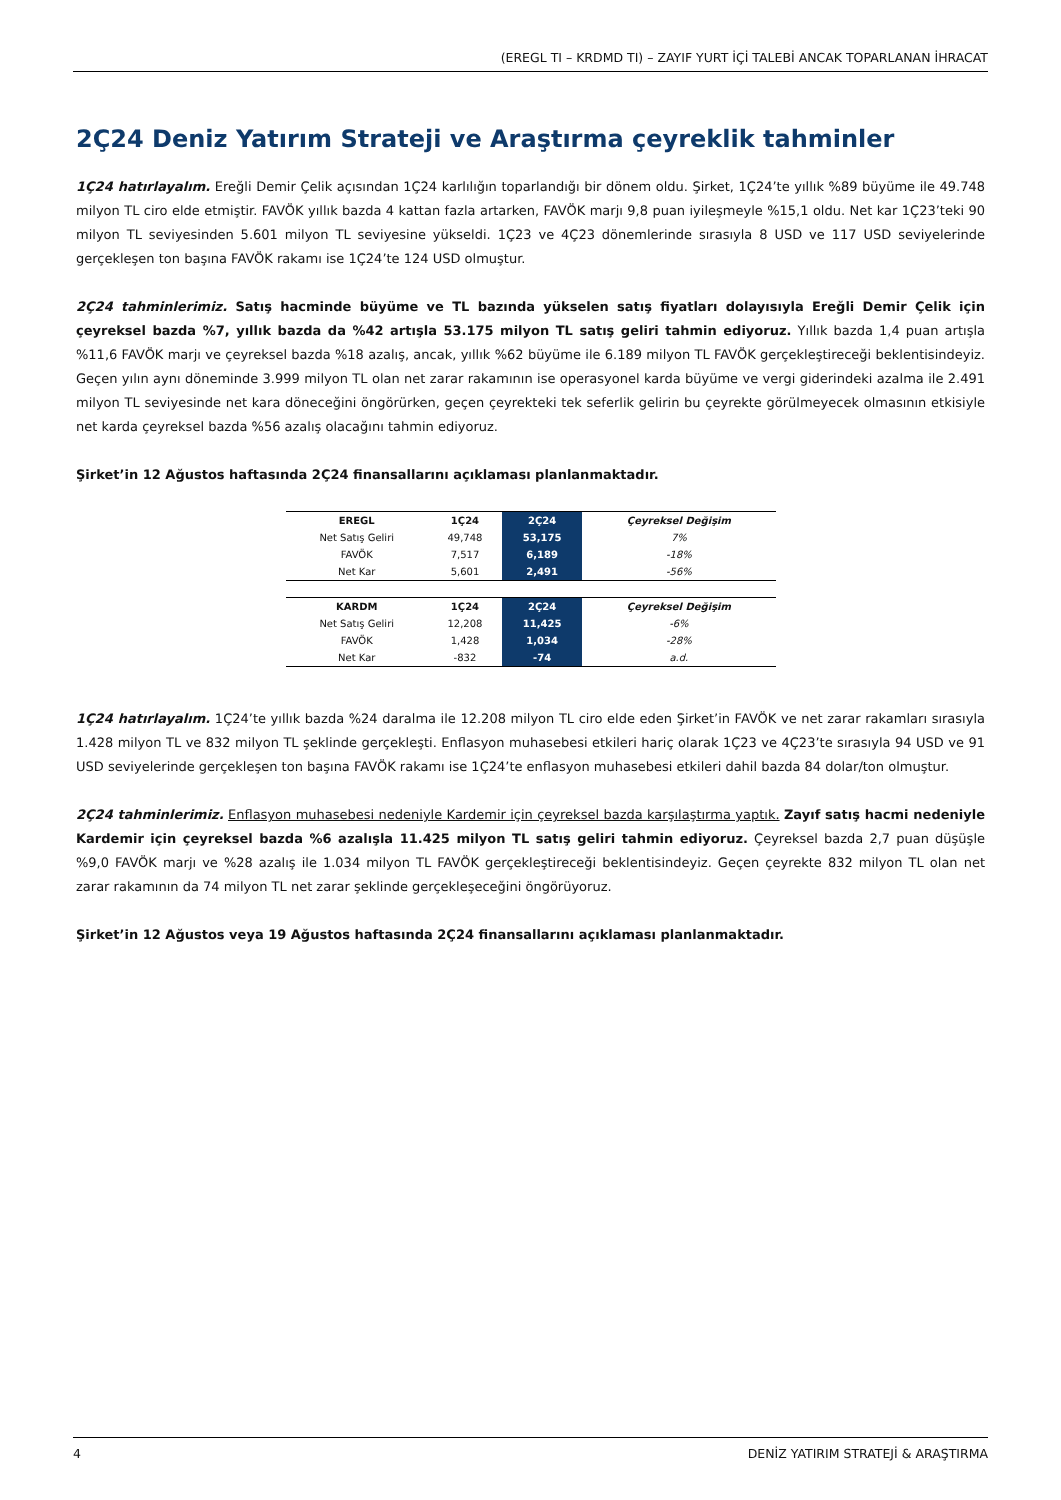(EREGL TI – KRDMD TI) – ZAYIF YURT İÇİ TALEBİ ANCAK TOPARLANAN İHRACAT
2Ç24 Deniz Yatırım Strateji ve Araştırma çeyreklik tahminler
1Ç24 hatırlayalım. Ereğli Demir Çelik açısından 1Ç24 karlılığın toparlandığı bir dönem oldu. Şirket, 1Ç24’te yıllık %89 büyüme ile 49.748 milyon TL ciro elde etmiştir. FAVÖK yıllık bazda 4 kattan fazla artarken, FAVÖK marjı 9,8 puan iyileşmeyle %15,1 oldu. Net kar 1Ç23’teki 90 milyon TL seviyesinden 5.601 milyon TL seviyesine yükseldi. 1Ç23 ve 4Ç23 dönemlerinde sırasıyla 8 USD ve 117 USD seviyelerinde gerçekleşen ton başına FAVÖK rakamı ise 1Ç24’te 124 USD olmuştur.
2Ç24 tahminlerimiz. Satış hacminde büyüme ve TL bazında yükselen satış fiyatları dolayısıyla Ereğli Demir Çelik için çeyreksel bazda %7, yıllık bazda da %42 artışla 53.175 milyon TL satış geliri tahmin ediyoruz. Yıllık bazda 1,4 puan artışla %11,6 FAVÖK marjı ve çeyreksel bazda %18 azalış, ancak, yıllık %62 büyüme ile 6.189 milyon TL FAVÖK gerçekleştireceği beklentisindeyiz. Geçen yılın aynı döneminde 3.999 milyon TL olan net zarar rakamının ise operasyonel karda büyüme ve vergi giderindeki azalma ile 2.491 milyon TL seviyesinde net kara döneceğini öngörürken, geçen çeyrekteki tek seferlik gelirin bu çeyrekte görülmeyecek olmasının etkisiyle net karda çeyreksel bazda %56 azalış olacağını tahmin ediyoruz.
Şirket’in 12 Ağustos haftasında 2Ç24 finansallarını açıklaması planlanmaktadır.
| EREGL | 1Ç24 | 2Ç24 | Çeyreksel Değişim |
| --- | --- | --- | --- |
| Net Satış Geliri | 49,748 | 53,175 | 7% |
| FAVÖK | 7,517 | 6,189 | -18% |
| Net Kar | 5,601 | 2,491 | -56% |
| KARDM | 1Ç24 | 2Ç24 | Çeyreksel Değişim |
| --- | --- | --- | --- |
| Net Satış Geliri | 12,208 | 11,425 | -6% |
| FAVÖK | 1,428 | 1,034 | -28% |
| Net Kar | -832 | -74 | a.d. |
1Ç24 hatırlayalım. 1Ç24’te yıllık bazda %24 daralma ile 12.208 milyon TL ciro elde eden Şirket’in FAVÖK ve net zarar rakamları sırasıyla 1.428 milyon TL ve 832 milyon TL şeklinde gerçekleşti. Enflasyon muhasebesi etkileri hariç olarak 1Ç23 ve 4Ç23’te sırasıyla 94 USD ve 91 USD seviyelerinde gerçekleşen ton başına FAVÖK rakamı ise 1Ç24’te enflasyon muhasebesi etkileri dahil bazda 84 dolar/ton olmuştur.
2Ç24 tahminlerimiz. Enflasyon muhasebesi nedeniyle Kardemir için çeyreksel bazda karşılaştırma yaptık. Zayıf satış hacmi nedeniyle Kardemir için çeyreksel bazda %6 azalışla 11.425 milyon TL satış geliri tahmin ediyoruz. Çeyreksel bazda 2,7 puan düşüşle %9,0 FAVÖK marjı ve %28 azalış ile 1.034 milyon TL FAVÖK gerçekleştireceği beklentisindeyiz. Geçen çeyrekte 832 milyon TL olan net zarar rakamının da 74 milyon TL net zarar şeklinde gerçekleşeceğini öngörüyoruz.
Şirket’in 12 Ağustos veya 19 Ağustos haftasında 2Ç24 finansallarını açıklaması planlanmaktadır.
4 DENİZ YATIRIM STRATEJİ & ARAŞTIRMA